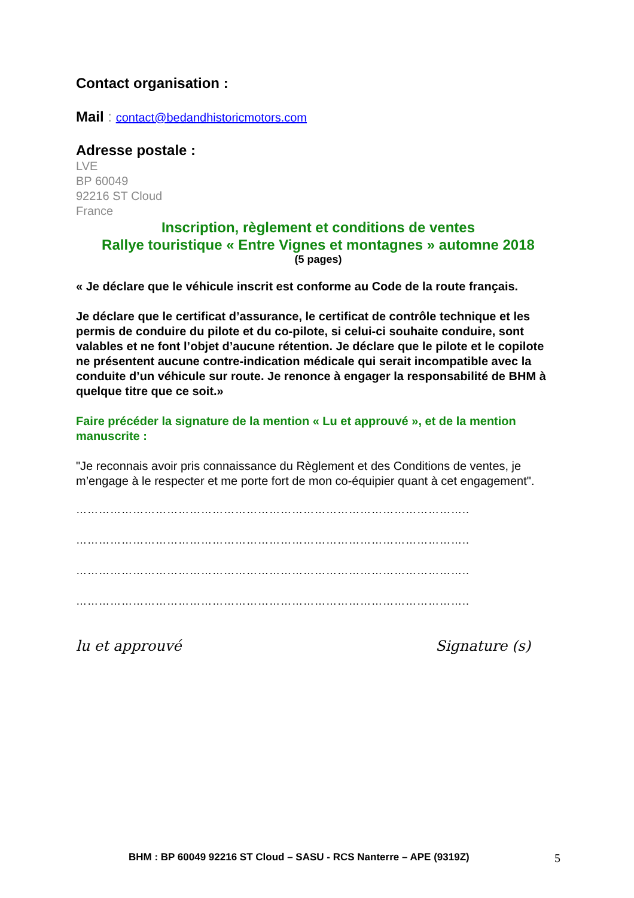Contact organisation :
Mail : contact@bedandhistoricmotors.com
Adresse postale :
LVE
BP 60049
92216 ST Cloud
France
Inscription, règlement et conditions de ventes
Rallye touristique « Entre Vignes et montagnes » automne 2018
(5 pages)
« Je déclare que le véhicule inscrit est conforme au Code de la route français.
Je déclare que le certificat d’assurance, le certificat de contrôle technique et les permis de conduire du pilote et du co-pilote, si celui-ci souhaite conduire, sont valables et ne font l’objet d’aucune rétention. Je déclare que le pilote et le copilote ne présentent aucune contre-indication médicale qui serait incompatible avec la conduite d’un véhicule sur route. Je renonce à engager la responsabilité de BHM à quelque titre que ce soit.»
Faire précéder la signature de la mention « Lu et approuvé », et de la mention manuscrite :
"Je reconnais avoir pris connaissance du Règlement et des Conditions de ventes, je m’engage à le respecter et me porte fort de mon co-équipier quant à cet engagement".
…………………………………………………………………………………………..
…………………………………………………………………………………………..
…………………………………………………………………………………………..
…………………………………………………………………………………………..
lu et approuvé Signature (s)
BHM : BP 60049 92216 ST Cloud – SASU - RCS Nanterre – APE (9319Z)
5